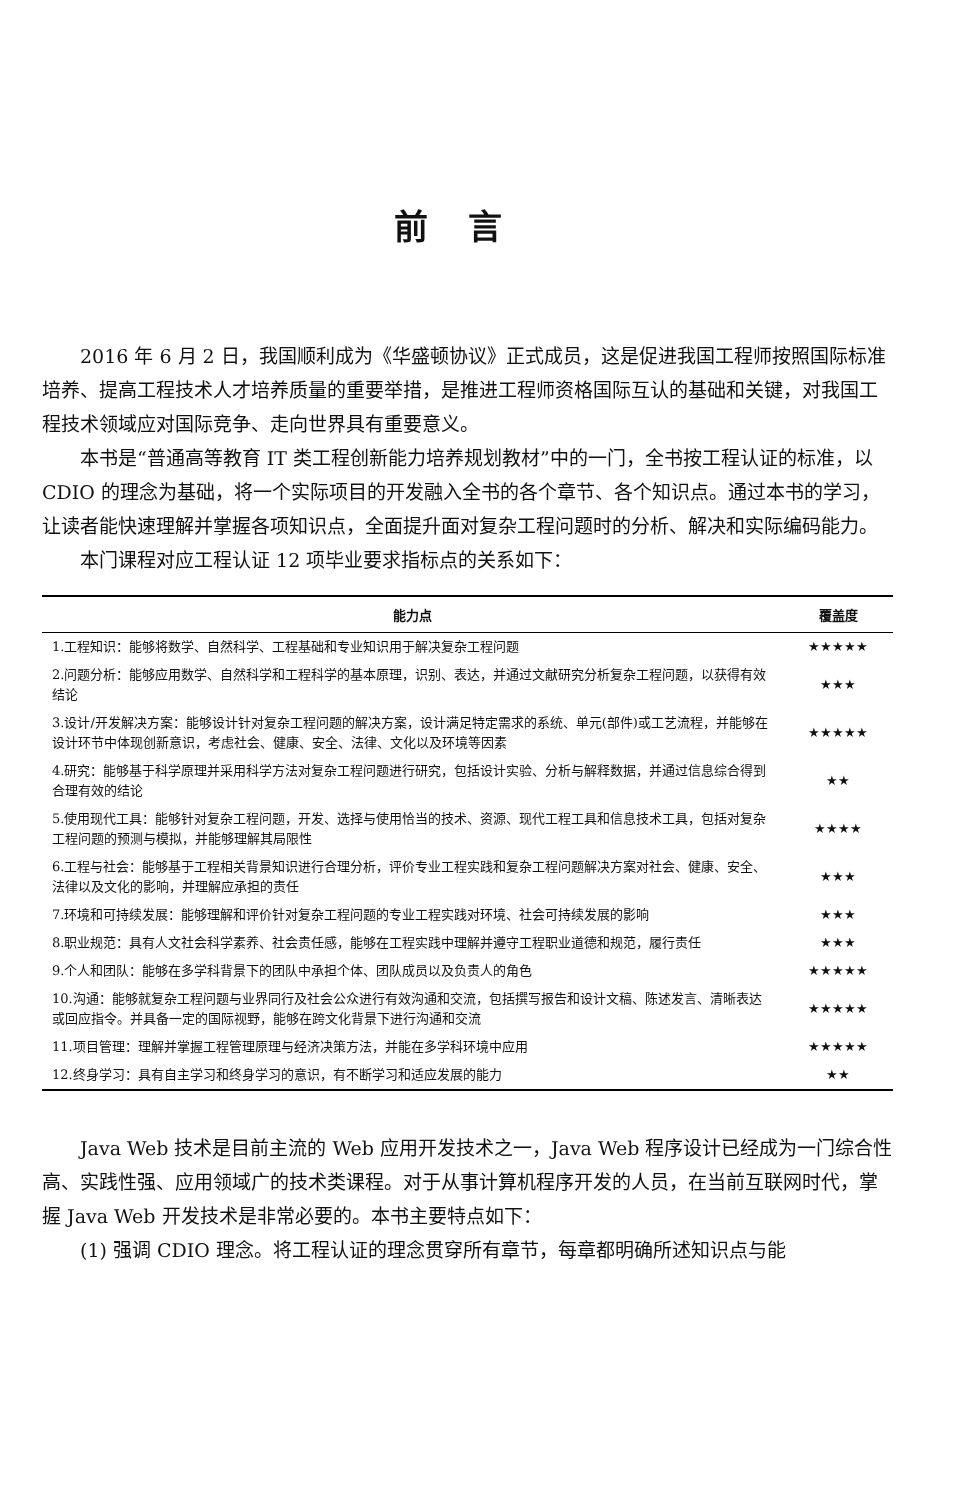前言
2016 年 6 月 2 日，我国顺利成为《华盛顿协议》正式成员，这是促进我国工程师按照国际标准培养、提高工程技术人才培养质量的重要举措，是推进工程师资格国际互认的基础和关键，对我国工程技术领域应对国际竞争、走向世界具有重要意义。
本书是“普通高等教育 IT 类工程创新能力培养规划教材”中的一门，全书按工程认证的标准，以 CDIO 的理念为基础，将一个实际项目的开发融入全书的各个章节、各个知识点。通过本书的学习，让读者能快速理解并掌握各项知识点，全面提升面对复杂工程问题时的分析、解决和实际编码能力。
本门课程对应工程认证 12 项毕业要求指标点的关系如下：
| 能力点 | 覆盖度 |
| --- | --- |
| 1.工程知识：能够将数学、自然科学、工程基础和专业知识用于解决复杂工程问题 | ★★★★★ |
| 2.问题分析：能够应用数学、自然科学和工程科学的基本原理，识别、表达，并通过文献研究分析复杂工程问题，以获得有效结论 | ★★★ |
| 3.设计/开发解决方案：能够设计针对复杂工程问题的解决方案，设计满足特定需求的系统、单元(部件)或工艺流程，并能够在设计环节中体现创新意识，考虑社会、健康、安全、法律、文化以及环境等因素 | ★★★★★ |
| 4.研究：能够基于科学原理并采用科学方法对复杂工程问题进行研究，包括设计实验、分析与解释数据，并通过信息综合得到合理有效的结论 | ★★ |
| 5.使用现代工具：能够针对复杂工程问题，开发、选择与使用恰当的技术、资源、现代工程工具和信息技术工具，包括对复杂工程问题的预测与模拟，并能够理解其局限性 | ★★★★ |
| 6.工程与社会：能够基于工程相关背景知识进行合理分析，评价专业工程实践和复杂工程问题解决方案对社会、健康、安全、法律以及文化的影响，并理解应承担的责任 | ★★★ |
| 7.环境和可持续发展：能够理解和评价针对复杂工程问题的专业工程实践对环境、社会可持续发展的影响 | ★★★ |
| 8.职业规范：具有人文社会科学素养、社会责任感，能够在工程实践中理解并遵守工程职业道德和规范，履行责任 | ★★★ |
| 9.个人和团队：能够在多学科背景下的团队中承担个体、团队成员以及负责人的角色 | ★★★★★ |
| 10.沟通：能够就复杂工程问题与业界同行及社会公众进行有效沟通和交流，包括撰写报告和设计文稿、陈述发言、清晰表达或回应指令。并具备一定的国际视野，能够在跨文化背景下进行沟通和交流 | ★★★★★ |
| 11.项目管理：理解并掌握工程管理原理与经济决策方法，并能在多学科环境中应用 | ★★★★★ |
| 12.终身学习：具有自主学习和终身学习的意识，有不断学习和适应发展的能力 | ★★ |
Java Web 技术是目前主流的 Web 应用开发技术之一，Java Web 程序设计已经成为一门综合性高、实践性强、应用领域广的技术类课程。对于从事计算机程序开发的人员，在当前互联网时代，掌握 Java Web 开发技术是非常必要的。本书主要特点如下：
(1) 强调 CDIO 理念。将工程认证的理念贯穿所有章节，每章都明确所述知识点与能